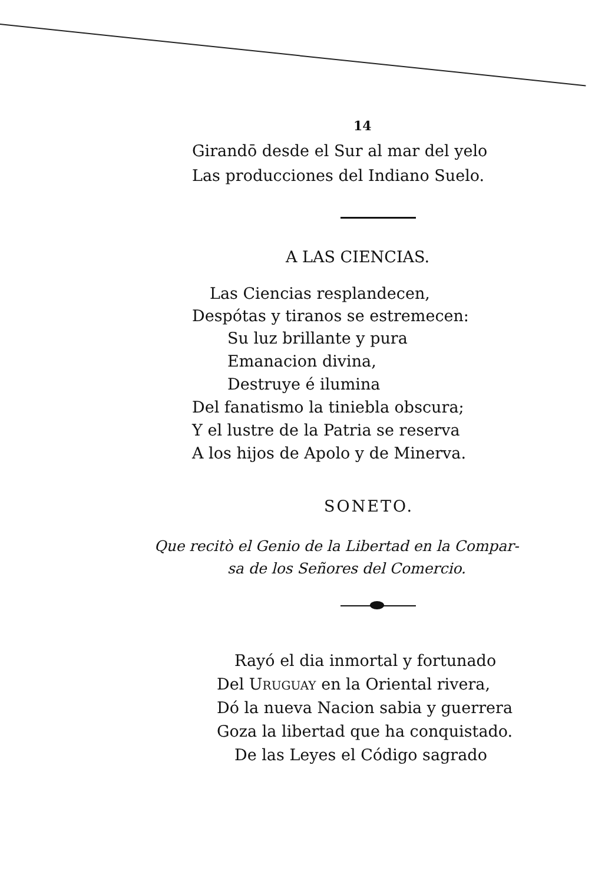14
Girandō desde el Sur al mar del yelo
Las producciones del Indiano Suelo.
A LAS CIENCIAS.
Las Ciencias resplandecen,
Despótas y tiranos se estremecen:
Su luz brillante y pura
Emanacion divina,
Destruye é ilumina
Del fanatismo la tiniebla obscura;
Y el lustre de la Patria se reserva
A los hijos de Apolo y de Minerva.
SONETO.
Que recitò el Genio de la Libertad en la Compar-
sa de los Señores del Comercio.
Rayó el dia inmortal y fortunado
Del URUGUAY en la Oriental rivera,
Dó la nueva Nacion sabia y guerrera
Goza la libertad que ha conquistado.
De las Leyes el Código sagrado